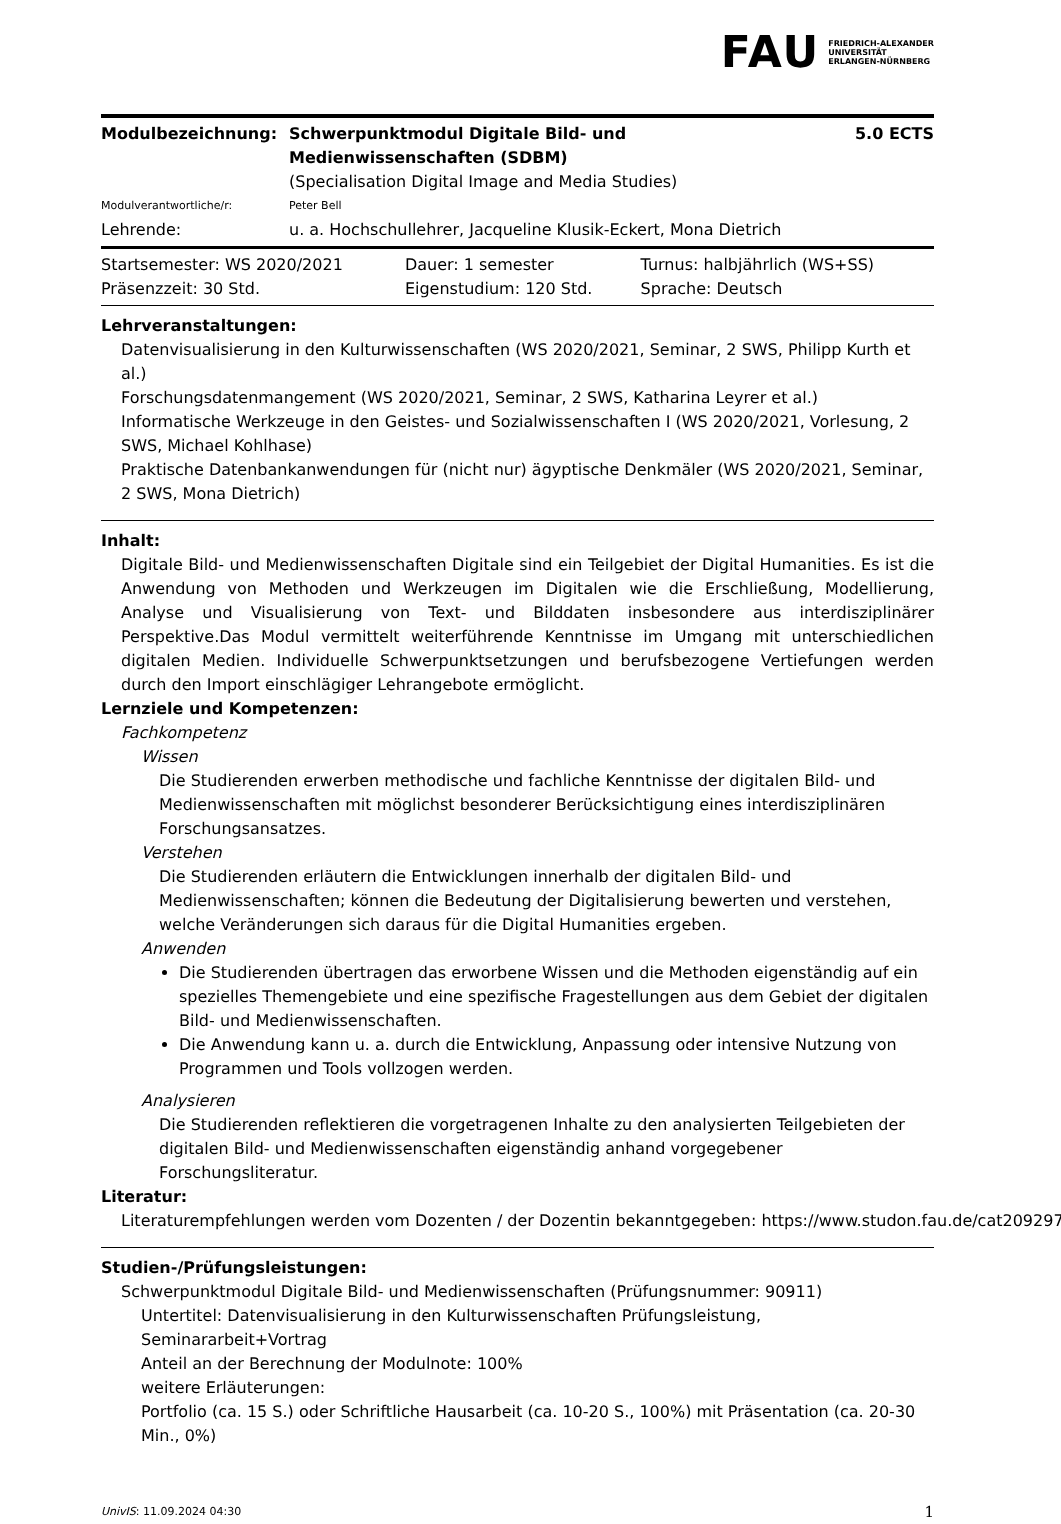FAU
FRIEDRICH-ALEXANDER
UNIVERSITÄT
ERLANGEN-NÜRNBERG
| Modulbezeichnung: | Schwerpunktmodul Digitale Bild- und Medienwissenschaften (SDBM) | 5.0 ECTS |
| | (Specialisation Digital Image and Media Studies) | |
| Modulverantwortliche/r: | Peter Bell | |
| Lehrende: | u. a. Hochschullehrer, Jacqueline Klusik-Eckert, Mona Dietrich | |
| Startsemester: WS 2020/2021 | Dauer: 1 semester | Turnus: halbjährlich (WS+SS) |
| Präsenzzeit: 30 Std. | Eigenstudium: 120 Std. | Sprache: Deutsch |
Lehrveranstaltungen:
Datenvisualisierung in den Kulturwissenschaften (WS 2020/2021, Seminar, 2 SWS, Philipp Kurth et al.)
Forschungsdatenmangement (WS 2020/2021, Seminar, 2 SWS, Katharina Leyrer et al.)
Informatische Werkzeuge in den Geistes- und Sozialwissenschaften I (WS 2020/2021, Vorlesung, 2 SWS, Michael Kohlhase)
Praktische Datenbankanwendungen für (nicht nur) ägyptische Denkmäler (WS 2020/2021, Seminar, 2 SWS, Mona Dietrich)
Inhalt:
Digitale Bild- und Medienwissenschaften Digitale sind ein Teilgebiet der Digital Humanities. Es ist die Anwendung von Methoden und Werkzeugen im Digitalen wie die Erschließung, Modellierung, Analyse und Visualisierung von Text- und Bilddaten insbesondere aus interdisziplinärer Perspektive.Das Modul vermittelt weiterführende Kenntnisse im Umgang mit unterschiedlichen digitalen Medien. Individuelle Schwerpunktsetzungen und berufsbezogene Vertiefungen werden durch den Import einschlägiger Lehrangebote ermöglicht.
Lernziele und Kompetenzen:
Fachkompetenz
Wissen
Die Studierenden erwerben methodische und fachliche Kenntnisse der digitalen Bild- und Medienwissenschaften mit möglichst besonderer Berücksichtigung eines interdisziplinären Forschungsansatzes.
Verstehen
Die Studierenden erläutern die Entwicklungen innerhalb der digitalen Bild- und Medienwissenschaften; können die Bedeutung der Digitalisierung bewerten und verstehen, welche Veränderungen sich daraus für die Digital Humanities ergeben.
Anwenden
Die Studierenden übertragen das erworbene Wissen und die Methoden eigenständig auf ein spezielles Themengebiete und eine spezifische Fragestellungen aus dem Gebiet der digitalen Bild- und Medienwissenschaften.
Die Anwendung kann u. a. durch die Entwicklung, Anpassung oder intensive Nutzung von Programmen und Tools vollzogen werden.
Analysieren
Die Studierenden reflektieren die vorgetragenen Inhalte zu den analysierten Teilgebieten der digitalen Bild- und Medienwissenschaften eigenständig anhand vorgegebener Forschungsliteratur.
Literatur:
Literaturempfehlungen werden vom Dozenten / der Dozentin bekanntgegeben: https://www.studon.fau.de/cat2092977
Studien-/Prüfungsleistungen:
Schwerpunktmodul Digitale Bild- und Medienwissenschaften (Prüfungsnummer: 90911)
Untertitel: Datenvisualisierung in den Kulturwissenschaften Prüfungsleistung, Seminararbeit+Vortrag
Anteil an der Berechnung der Modulnote: 100%
weitere Erläuterungen:
Portfolio (ca. 15 S.) oder Schriftliche Hausarbeit (ca. 10-20 S., 100%) mit Präsentation (ca. 20-30 Min., 0%)
UnivIS: 11.09.2024 04:30 1